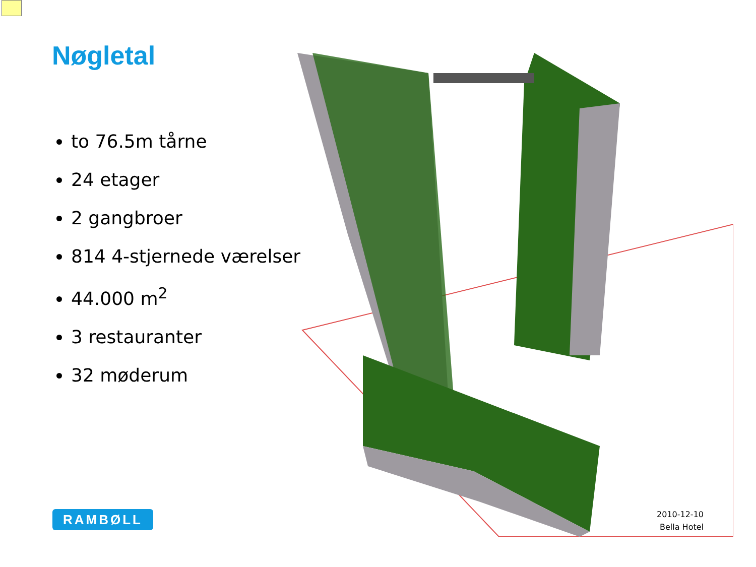Nøgletal
to 76.5m tårne
24 etager
2 gangbroer
814 4-stjernede værelser
44.000 m<sup>2</sup>
3 restauranter
32 møderum
RAMBØLL
2010-12-10
Bella Hotel